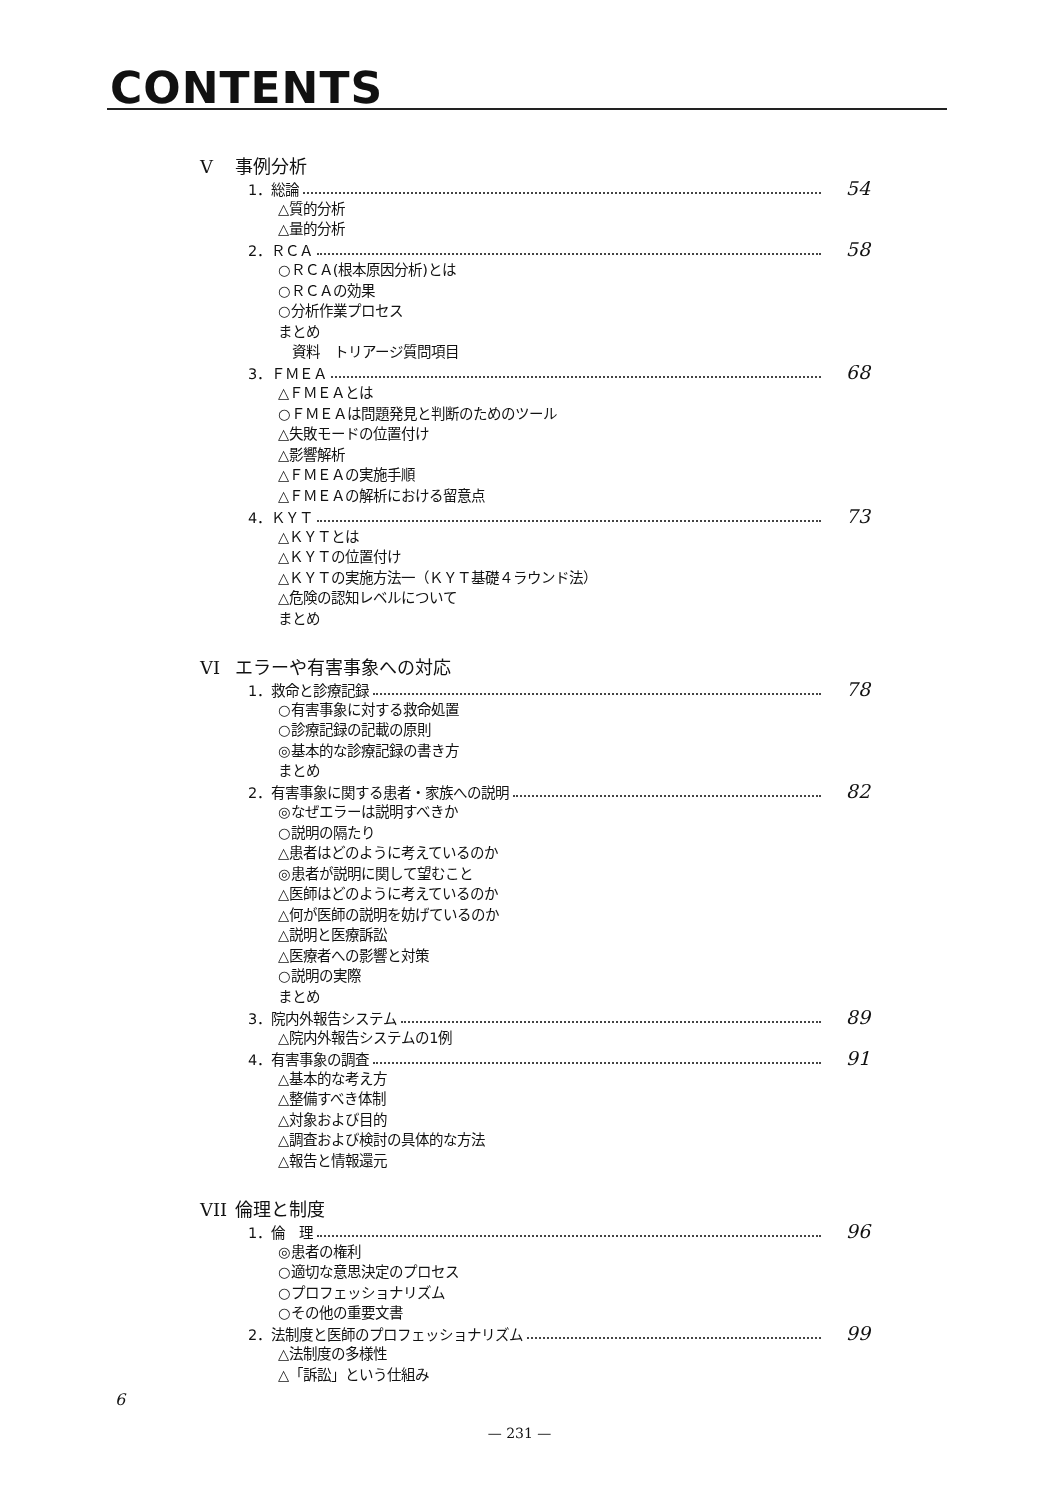CONTENTS
V事例分析
1．総論 54
△質的分析
△量的分析
2．ＲＣＡ 58
○ＲＣＡ(根本原因分析)とは
○ＲＣＡの効果
○分析作業プロセス
まとめ
　資料　トリアージ質問項目
3．ＦＭＥＡ 68
△ＦＭＥＡとは
○ＦＭＥＡは問題発見と判断のためのツール
△失敗モードの位置付け
△影響解析
△ＦＭＥＡの実施手順
△ＦＭＥＡの解析における留意点
4．ＫＹＴ 73
△ＫＹＴとは
△ＫＹＴの位置付け
△ＫＹＴの実施方法一（ＫＹＴ基礎４ラウンド法）
△危険の認知レベルについて
まとめ
VI エラーや有害事象への対応
1．救命と診療記録 78
○有害事象に対する救命処置
○診療記録の記載の原則
◎基本的な診療記録の書き方
まとめ
2．有害事象に関する患者・家族への説明 82
◎なぜエラーは説明すべきか
○説明の隔たり
△患者はどのように考えているのか
◎患者が説明に関して望むこと
△医師はどのように考えているのか
△何が医師の説明を妨げているのか
△説明と医療訴訟
△医療者への影響と対策
○説明の実際
まとめ
3．院内外報告システム 89
△院内外報告システムの1例
4．有害事象の調査 91
△基本的な考え方
△整備すべき体制
△対象および目的
△調査および検討の具体的な方法
△報告と情報還元
VII 倫理と制度
1．倫　理 96
◎患者の権利
○適切な意思決定のプロセス
○プロフェッショナリズム
○その他の重要文書
2．法制度と医師のプロフェッショナリズム 99
△法制度の多様性
△「訴訟」という仕組み
6
— 231 —